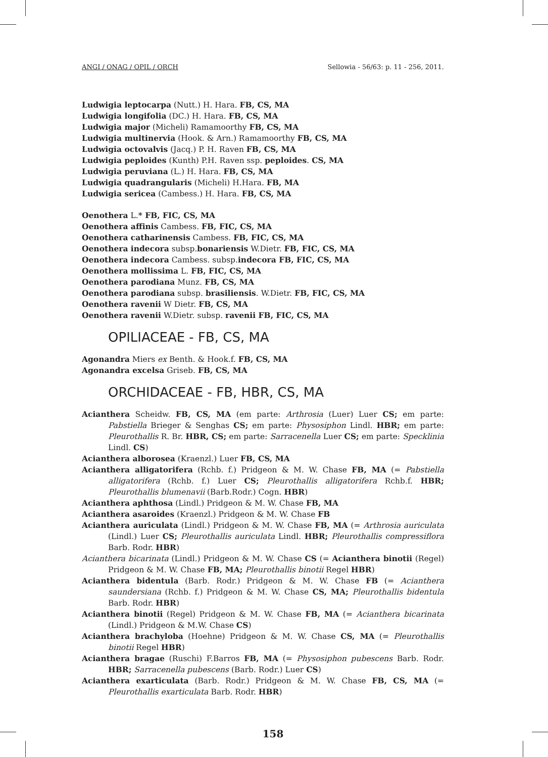ANGI / ONAG / OPIL / ORCH Sellowia - 56/63: p. 11 - 256, 2011.
Ludwigia leptocarpa (Nutt.) H. Hara. FB, CS, MA
Ludwigia longifolia (DC.) H. Hara. FB, CS, MA
Ludwigia major (Micheli) Ramamoorthy FB, CS, MA
Ludwigia multinervia (Hook. & Arn.) Ramamoorthy FB, CS, MA
Ludwigia octovalvis (Jacq.) P. H. Raven FB, CS, MA
Ludwigia peploides (Kunth) P.H. Raven ssp. peploides. CS, MA
Ludwigia peruviana (L.) H. Hara. FB, CS, MA
Ludwigia quadrangularis (Micheli) H.Hara. FB, MA
Ludwigia sericea (Cambess.) H. Hara. FB, CS, MA
Oenothera L.* FB, FIC, CS, MA
Oenothera affinis Cambess. FB, FIC, CS, MA
Oenothera catharinensis Cambess. FB, FIC, CS, MA
Oenothera indecora subsp.bonariensis W.Dietr. FB, FIC, CS, MA
Oenothera indecora Cambess. subsp.indecora FB, FIC, CS, MA
Oenothera mollissima L. FB, FIC, CS, MA
Oenothera parodiana Munz. FB, CS, MA
Oenothera parodiana subsp. brasiliensis. W.Dietr. FB, FIC, CS, MA
Oenothera ravenii W Dietr. FB, CS, MA
Oenothera ravenii W.Dietr. subsp. ravenii FB, FIC, CS, MA
OPILIACEAE - FB, CS, MA
Agonandra Miers ex Benth. & Hook.f. FB, CS, MA
Agonandra excelsa Griseb. FB, CS, MA
ORCHIDACEAE - FB, HBR, CS, MA
Acianthera Scheidw. FB, CS, MA (em parte: Arthrosia (Luer) Luer CS; em parte: Pabstiella Brieger & Senghas CS; em parte: Physosiphon Lindl. HBR; em parte: Pleurothallis R. Br. HBR, CS; em parte: Sarracenella Luer CS; em parte: Specklinia Lindl. CS)
Acianthera alborosea (Kraenzl.) Luer FB, CS, MA
Acianthera alligatorifera (Rchb. f.) Pridgeon & M. W. Chase FB, MA (= Pabstiella alligatorifera (Rchb. f.) Luer CS; Pleurothallis alligatorifera Rchb.f. HBR; Pleurothallis blumenavii (Barb.Rodr.) Cogn. HBR)
Acianthera aphthosa (Lindl.) Pridgeon & M. W. Chase FB, MA
Acianthera asaroides (Kraenzl.) Pridgeon & M. W. Chase FB
Acianthera auriculata (Lindl.) Pridgeon & M. W. Chase FB, MA (= Arthrosia auriculata (Lindl.) Luer CS; Pleurothallis auriculata Lindl. HBR; Pleurothallis compressiflora Barb. Rodr. HBR)
Acianthera bicarinata (Lindl.) Pridgeon & M. W. Chase CS (= Acianthera binotii (Regel) Pridgeon & M. W. Chase FB, MA; Pleurothallis binotii Regel HBR)
Acianthera bidentula (Barb. Rodr.) Pridgeon & M. W. Chase FB (= Acianthera saundersiana (Rchb. f.) Pridgeon & M. W. Chase CS, MA; Pleurothallis bidentula Barb. Rodr. HBR)
Acianthera binotii (Regel) Pridgeon & M. W. Chase FB, MA (= Acianthera bicarinata (Lindl.) Pridgeon & M.W. Chase CS)
Acianthera brachyloba (Hoehne) Pridgeon & M. W. Chase CS, MA (= Pleurothallis binotii Regel HBR)
Acianthera bragae (Ruschi) F.Barros FB, MA (= Physosiphon pubescens Barb. Rodr. HBR; Sarracenella pubescens (Barb. Rodr.) Luer CS)
Acianthera exarticulata (Barb. Rodr.) Pridgeon & M. W. Chase FB, CS, MA (= Pleurothallis exarticulata Barb. Rodr. HBR)
158